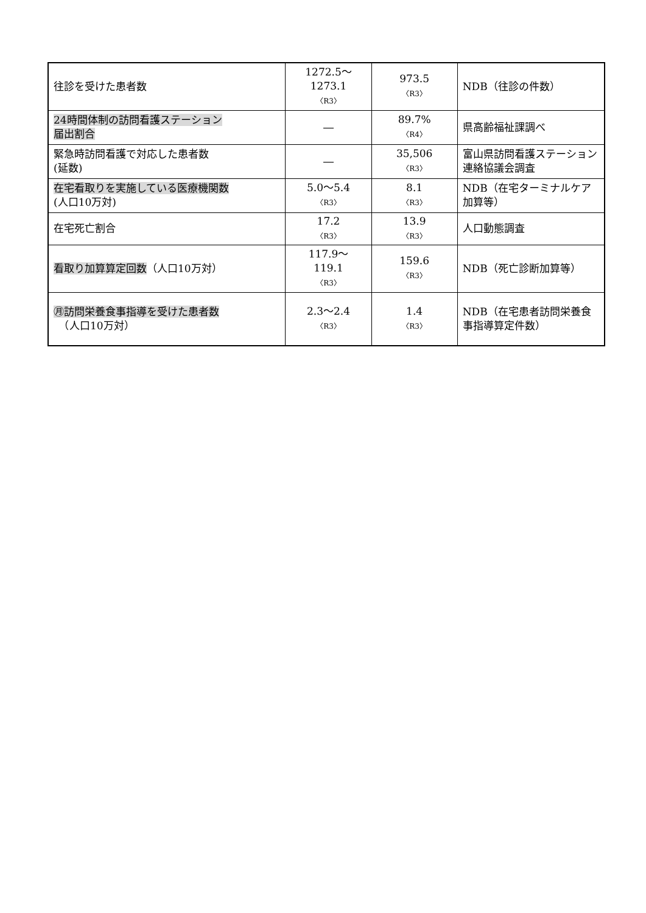| 往診を受けた患者数 | 1272.5～ 1273.1 〈R3〉 | 973.5 〈R3〉 | NDB（往診の件数） |
| 24時間体制の訪問看護ステーション 届出割合 | ― | 89.7% 〈R4〉 | 県高齢福祉課調べ |
| 緊急時訪問看護で対応した患者数 (延数) | ― | 35,506 〈R3〉 | 富山県訪問看護ステーション連絡協議会調査 |
| 在宅看取りを実施している医療機関数 (人口10万対) | 5.0～5.4 〈R3〉 | 8.1 〈R3〉 | NDB（在宅ターミナルケア加算等） |
| 在宅死亡割合 | 17.2 〈R3〉 | 13.9 〈R3〉 | 人口動態調査 |
| 看取り加算算定回数 （人口10万対） | 117.9～ 119.1 〈R3〉 | 159.6 〈R3〉 | NDB（死亡診断加算等） |
| ㊊訪問栄養食事指導を受けた患者数 （人口10万対） | 2.3～2.4 〈R3〉 | 1.4 〈R3〉 | NDB（在宅患者訪問栄養食事指導算定件数） |